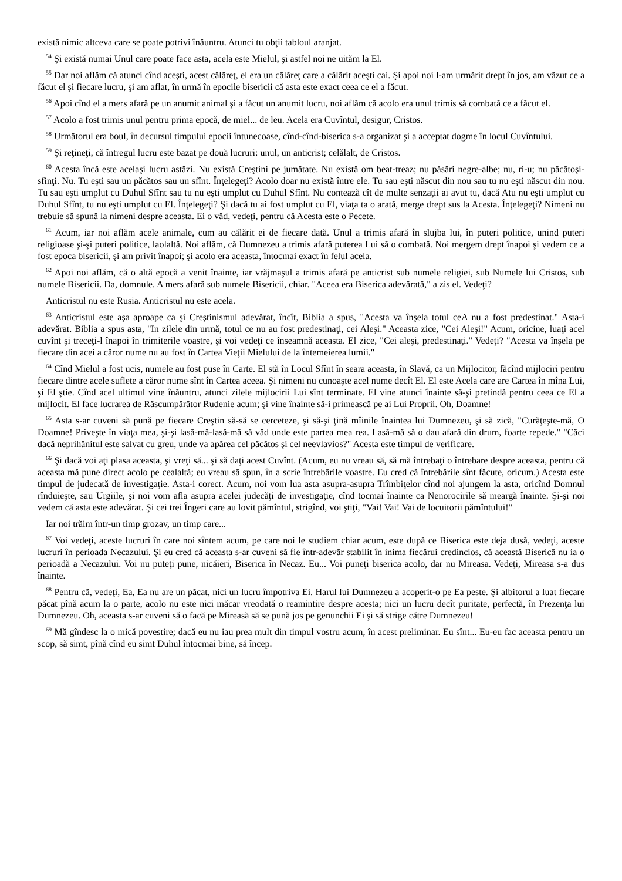există nimic altceva care se poate potrivi înăuntru. Atunci tu obţii tabloul aranjat.
<sup>54</sup> Şi există numai Unul care poate face asta, acela este Mielul, şi astfel noi ne uităm la El.
<sup>55</sup> Dar noi aflăm că atunci cînd aceşti, acest călăreţ, el era un călăreţ care a călărit aceşti cai. Şi apoi noi l-am urmărit drept în jos, am văzut ce a făcut el şi fiecare lucru, şi am aflat, în urmă în epocile bisericii că asta este exact ceea ce el a făcut.
<sup>56</sup> Apoi cînd el a mers afară pe un anumit animal şi a făcut un anumit lucru, noi aflăm că acolo era unul trimis să combată ce a făcut el.
<sup>57</sup> Acolo a fost trimis unul pentru prima epocă, de miel... de leu. Acela era Cuvîntul, desigur, Cristos.
<sup>58</sup> Următorul era boul, în decursul timpului epocii întunecoase, cînd-cînd-biserica s-a organizat şi a acceptat dogme în locul Cuvîntului.
<sup>59</sup> Şi reţineţi, că întregul lucru este bazat pe două lucruri: unul, un anticrist; celălalt, de Cristos.
<sup>60</sup> Acesta încă este acelaşi lucru astăzi. Nu există Creştini pe jumătate. Nu există om beat-treaz; nu păsări negre-albe; nu, ri-u; nu păcătoşi-sfinţi. Nu. Tu eşti sau un păcătos sau un sfînt. Înţelegeţi? Acolo doar nu există între ele. Tu sau eşti născut din nou sau tu nu eşti născut din nou. Tu sau eşti umplut cu Duhul Sfînt sau tu nu eşti umplut cu Duhul Sfînt. Nu contează cît de multe senzaţii ai avut tu, dacă Atu nu eşti umplut cu Duhul Sfînt, tu nu eşti umplut cu El. Înţelegeţi? Şi dacă tu ai fost umplut cu El, viaţa ta o arată, merge drept sus la Acesta. Înţelegeţi? Nimeni nu trebuie să spună la nimeni despre aceasta. Ei o văd, vedeţi, pentru că Acesta este o Pecete.
<sup>61</sup> Acum, iar noi aflăm acele animale, cum au călărit ei de fiecare dată. Unul a trimis afară în slujba lui, în puteri politice, unind puteri religioase şi-şi puteri politice, laolaltă. Noi aflăm, că Dumnezeu a trimis afară puterea Lui să o combată. Noi mergem drept înapoi şi vedem ce a fost epoca bisericii, şi am privit înapoi; şi acolo era aceasta, întocmai exact în felul acela.
<sup>62</sup> Apoi noi aflăm, că o altă epocă a venit înainte, iar vrăjmaşul a trimis afară pe anticrist sub numele religiei, sub Numele lui Cristos, sub numele Bisericii. Da, domnule. A mers afară sub numele Bisericii, chiar. "Aceea era Biserica adevărată," a zis el. Vedeţi?
Anticristul nu este Rusia. Anticristul nu este acela.
<sup>63</sup> Anticristul este aşa aproape ca şi Creştinismul adevărat, încît, Biblia a spus, "Acesta va înşela totul ceA nu a fost predestinat." Asta-i adevărat. Biblia a spus asta, "In zilele din urmă, totul ce nu au fost predestinaţi, cei Aleşi." Aceasta zice, "Cei Aleşi!" Acum, oricine, luaţi acel cuvînt şi treceţi-l înapoi în trimiterile voastre, şi voi vedeţi ce înseamnă aceasta. El zice, "Cei aleşi, predestinaţi." Vedeţi? "Acesta va înşela pe fiecare din acei a căror nume nu au fost în Cartea Vieţii Mielului de la întemeierea lumii."
<sup>64</sup> Cînd Mielul a fost ucis, numele au fost puse în Carte. El stă în Locul Sfînt în seara aceasta, în Slavă, ca un Mijlocitor, făcînd mijlociri pentru fiecare dintre acele suflete a căror nume sînt în Cartea aceea. Şi nimeni nu cunoaşte acel nume decît El. El este Acela care are Cartea în mîna Lui, şi El ştie. Cînd acel ultimul vine înăuntru, atunci zilele mijlocirii Lui sînt terminate. El vine atunci înainte să-şi pretindă pentru ceea ce El a mijlocit. El face lucrarea de Răscumpărător Rudenie acum; şi vine înainte să-i primească pe ai Lui Proprii. Oh, Doamne!
<sup>65</sup> Asta s-ar cuveni să pună pe fiecare Creştin să-să se cerceteze, şi să-şi ţină mîinile înaintea lui Dumnezeu, şi să zică, "Curăţeşte-mă, O Doamne! Priveşte în viaţa mea, şi-şi lasă-mă-lasă-mă să văd unde este partea mea rea. Lasă-mă să o dau afară din drum, foarte repede." "Căci dacă neprihănitul este salvat cu greu, unde va apărea cel păcătos şi cel neevlavios?" Acesta este timpul de verificare.
<sup>66</sup> Şi dacă voi aţi plasa aceasta, şi vreţi să... şi să daţi acest Cuvînt. (Acum, eu nu vreau să, să mă întrebaţi o întrebare despre aceasta, pentru că aceasta mă pune direct acolo pe cealaltă; eu vreau să spun, în a scrie întrebările voastre. Eu cred că întrebările sînt făcute, oricum.) Acesta este timpul de judecată de investigaţie. Asta-i corect. Acum, noi vom lua asta asupra-asupra Trîmbiţelor cînd noi ajungem la asta, oricînd Domnul rînduieşte, sau Urgiile, şi noi vom afla asupra acelei judecăţi de investigaţie, cînd tocmai înainte ca Nenorocirile să meargă înainte. Şi-şi noi vedem că asta este adevărat. Şi cei trei Îngeri care au lovit pămîntul, strigînd, voi ştiţi, "Vai! Vai! Vai de locuitorii pămîntului!"
Iar noi trăim într-un timp grozav, un timp care...
<sup>67</sup> Voi vedeţi, aceste lucruri în care noi sîntem acum, pe care noi le studiem chiar acum, este după ce Biserica este deja dusă, vedeţi, aceste lucruri în perioada Necazului. Şi eu cred că aceasta s-ar cuveni să fie într-adevăr stabilit în inima fiecărui credincios, că această Biserică nu ia o perioadă a Necazului. Voi nu puteţi pune, nicăieri, Biserica în Necaz. Eu... Voi puneţi biserica acolo, dar nu Mireasa. Vedeţi, Mireasa s-a dus înainte.
<sup>68</sup> Pentru că, vedeţi, Ea, Ea nu are un păcat, nici un lucru împotriva Ei. Harul lui Dumnezeu a acoperit-o pe Ea peste. Şi albitorul a luat fiecare păcat pînă acum la o parte, acolo nu este nici măcar vreodată o reamintire despre acesta; nici un lucru decît puritate, perfectă, în Prezenţa lui Dumnezeu. Oh, aceasta s-ar cuveni să o facă pe Mireasă să se pună jos pe genunchii Ei şi să strige către Dumnezeu!
<sup>69</sup> Mă gîndesc la o mică povestire; dacă eu nu iau prea mult din timpul vostru acum, în acest preliminar. Eu sînt... Eu-eu fac aceasta pentru un scop, să simt, pînă cînd eu simt Duhul întocmai bine, să încep.